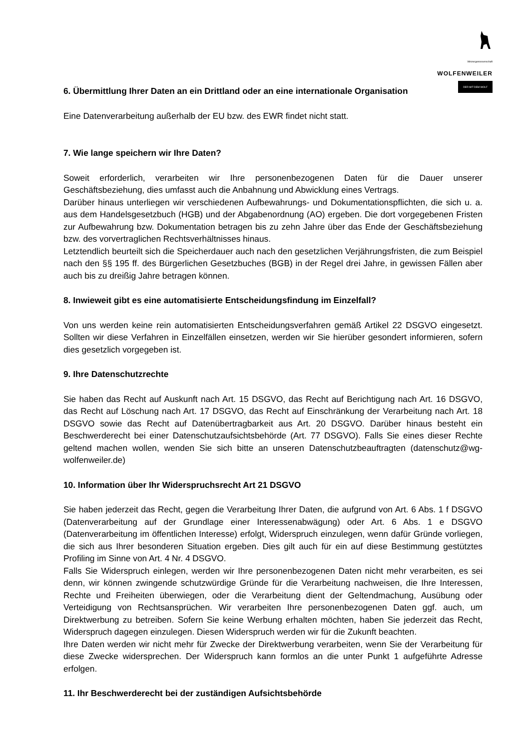Winzergenossenschaft
WOLFENWEILER
DER MIT DEM WOLF
6. Übermittlung Ihrer Daten an ein Drittland oder an eine internationale Organisation
Eine Datenverarbeitung außerhalb der EU bzw. des EWR findet nicht statt.
7. Wie lange speichern wir Ihre Daten?
Soweit erforderlich, verarbeiten wir Ihre personenbezogenen Daten für die Dauer unserer Geschäftsbeziehung, dies umfasst auch die Anbahnung und Abwicklung eines Vertrags.
Darüber hinaus unterliegen wir verschiedenen Aufbewahrungs- und Dokumentationspflichten, die sich u. a. aus dem Handelsgesetzbuch (HGB) und der Abgabenordnung (AO) ergeben. Die dort vorgegebenen Fristen zur Aufbewahrung bzw. Dokumentation betragen bis zu zehn Jahre über das Ende der Geschäftsbeziehung bzw. des vorvertraglichen Rechtsverhältnisses hinaus.
Letztendlich beurteilt sich die Speicherdauer auch nach den gesetzlichen Verjährungsfristen, die zum Beispiel nach den §§ 195 ff. des Bürgerlichen Gesetzbuches (BGB) in der Regel drei Jahre, in gewissen Fällen aber auch bis zu dreißig Jahre betragen können.
8. Inwieweit gibt es eine automatisierte Entscheidungsfindung im Einzelfall?
Von uns werden keine rein automatisierten Entscheidungsverfahren gemäß Artikel 22 DSGVO eingesetzt. Sollten wir diese Verfahren in Einzelfällen einsetzen, werden wir Sie hierüber gesondert informieren, sofern dies gesetzlich vorgegeben ist.
9. Ihre Datenschutzrechte
Sie haben das Recht auf Auskunft nach Art. 15 DSGVO, das Recht auf Berichtigung nach Art. 16 DSGVO, das Recht auf Löschung nach Art. 17 DSGVO, das Recht auf Einschränkung der Verarbeitung nach Art. 18 DSGVO sowie das Recht auf Datenübertragbarkeit aus Art. 20 DSGVO. Darüber hinaus besteht ein Beschwerderecht bei einer Datenschutzaufsichtsbehörde (Art. 77 DSGVO). Falls Sie eines dieser Rechte geltend machen wollen, wenden Sie sich bitte an unseren Datenschutzbeauftragten (datenschutz@wg-wolfenweiler.de)
10. Information über Ihr Widerspruchsrecht Art 21 DSGVO
Sie haben jederzeit das Recht, gegen die Verarbeitung Ihrer Daten, die aufgrund von Art. 6 Abs. 1 f DSGVO (Datenverarbeitung auf der Grundlage einer Interessenabwägung) oder Art. 6 Abs. 1 e DSGVO (Datenverarbeitung im öffentlichen Interesse) erfolgt, Widerspruch einzulegen, wenn dafür Gründe vorliegen, die sich aus Ihrer besonderen Situation ergeben. Dies gilt auch für ein auf diese Bestimmung gestütztes Profiling im Sinne von Art. 4 Nr. 4 DSGVO.
Falls Sie Widerspruch einlegen, werden wir Ihre personenbezogenen Daten nicht mehr verarbeiten, es sei denn, wir können zwingende schutzwürdige Gründe für die Verarbeitung nachweisen, die Ihre Interessen, Rechte und Freiheiten überwiegen, oder die Verarbeitung dient der Geltendmachung, Ausübung oder Verteidigung von Rechtsansprüchen. Wir verarbeiten Ihre personenbezogenen Daten ggf. auch, um Direktwerbung zu betreiben. Sofern Sie keine Werbung erhalten möchten, haben Sie jederzeit das Recht, Widerspruch dagegen einzulegen. Diesen Widerspruch werden wir für die Zukunft beachten.
Ihre Daten werden wir nicht mehr für Zwecke der Direktwerbung verarbeiten, wenn Sie der Verarbeitung für diese Zwecke widersprechen. Der Widerspruch kann formlos an die unter Punkt 1 aufgeführte Adresse erfolgen.
11. Ihr Beschwerderecht bei der zuständigen Aufsichtsbehörde